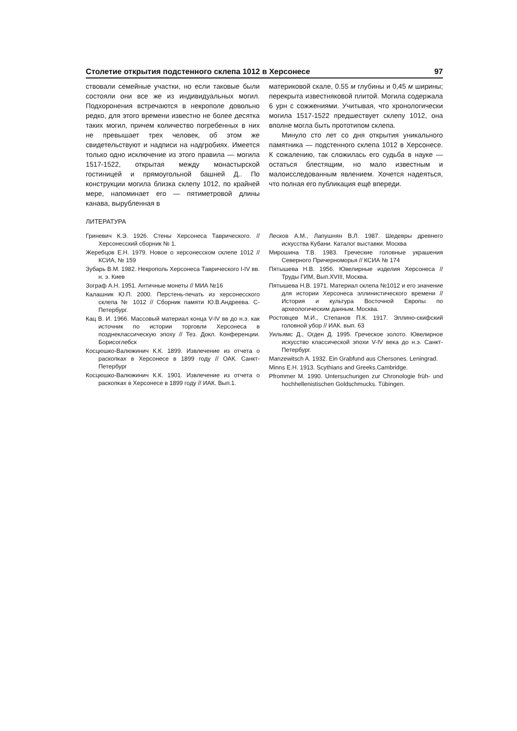Столетие открытия подстенного склепа 1012 в Херсонесе 97
ствовали семейные участки, но если таковые были состояли они все же из индивидуальных могил. Подхоронения встречаются в некрополе довольно редко, для этого времени известно не более десятка таких могил, причем количество погребенных в них не превышает трех человек, об этом же свидетельствуют и надписи на надгробиях. Имеется только одно исключение из этого правила — могила 1517-1522, открытая между монастырской гостиницей и прямоугольной башней Д.. По конструкции могила близка склепу 1012, по крайней мере, напоминает его — пятиметровой длины канава, вырубленная в
материковой скале, 0.55 м глубины и 0,45 м ширины; перекрыта известняковой плитой. Могила содержала 6 урн с сожжениями. Учитывая, что хронологически могила 1517-1522 предшествует склепу 1012, она вполне могла быть прототипом склепа.
Минуло сто лет со дня открытия уникального памятника — подстенного склепа 1012 в Херсонесе. К сожалению, так сложилась его судьба в науке — остаться блестящим, но мало известным и малоисследованным явлением. Хочется надеяться, что полная его публикация ещё впереди.
ЛИТЕРАТУРА
Гриневич К.Э. 1926. Стены Херсонеса Таврического. // Херсонесский сборник № 1.
Жеребцов Е.Н. 1979. Новое о херсонесском склепе 1012 // КСИА, № 159
Зубарь В.М. 1982. Некрополь Херсонеса Таврического I-IV вв. н. э. Киев
Зограф А.Н. 1951. Античные монеты // МИА №16
Калашник Ю.П. 2000. Перстень-печать из херсонесского склепа № 1012 // Сборник памяти Ю.В.Андреева. С-Петербург.
Кац В. И. 1966. Массовый материал конца V-IV вв до н.э. как источник по истории торговли Херсонеса в позднеклассическую эпоху // Тез. Докл. Конференции. Борисоглебск
Косцюшко-Валюжинич К.К. 1899. Извлечение из отчета о раскопках в Херсонесе в 1899 году // ОАК. Санкт-Петербург
Косцюшко-Валюжинич К.К. 1901. Извлечение из отчета о раскопках в Херсонесе в 1899 году // ИАК. Вып.1.
Лесков А.М., Лапушнян В.Л. 1987. Шедевры древнего искусства Кубани. Каталог выставки. Москва
Мирошина Т.В. 1983. Греческие головные украшения Северного Причерноморья // КСИА № 174
Пятышева Н.В. 1956. Ювелирные изделия Херсонеса // Труды ГИМ, Вып.XVIII, Москва.
Пятышева Н.В. 1971. Материал склепа №1012 и его значение для истории Херсонеса эллинистического времени // История и культура Восточной Европы по археологическим данным. Москва.
Ростовцев М.И., Степанов П.К. 1917. Эллино-скифский головной убор // ИАК. вып. 63
Уильямс Д., Огден Д. 1995. Греческое золото. Ювелирное искусство классической эпохи V-IV века до н.э. Санкт-Петербург.
Manzewitsch A. 1932. Ein Grabfund aus Chersones. Leningrad.
Minns E.H. 1913. Scythians and Greeks.Cambridge.
Pfrommer M. 1990. Untersuchungen zur Chronologie früh- und hochhellenistischen Goldschmucks. Tübingen.